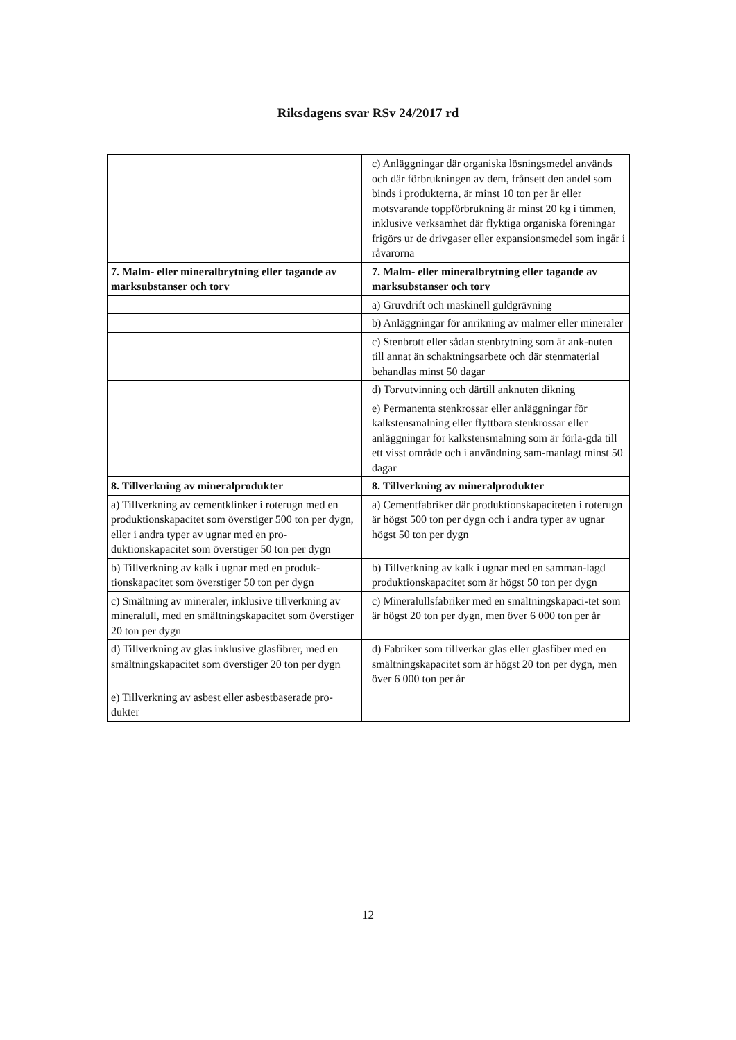Riksdagens svar RSv 24/2017 rd
| | | c) Anläggningar där organiska lösningsmedel används och där förbrukningen av dem, frånsett den andel som binds i produkterna, är minst 10 ton per år eller motsvarande toppförbrukning är minst 20 kg i timmen, inklusive verksamhet där flyktiga organiska föreningar frigörs ur de drivgaser eller expansionsmedel som ingår i råvarorna |
| 7. Malm- eller mineralbrytning eller tagande av marksubstanser och torv | | 7. Malm- eller mineralbrytning eller tagande av marksubstanser och torv |
| | | a) Gruvdrift och maskinell guldgrävning |
| | | b) Anläggningar för anrikning av malmer eller mineraler |
| | | c) Stenbrott eller sådan stenbrytning som är ank-nuten till annat än schaktningsarbete och där stenmaterial behandlas minst 50 dagar |
| | | d) Torvutvinning och därtill anknuten dikning |
| | | e) Permanenta stenkrossar eller anläggningar för kalkstensmalning eller flyttbara stenkrossar eller anläggningar för kalkstensmalning som är förla-gda till ett visst område och i användning sam-manlagt minst 50 dagar |
| 8. Tillverkning av mineralprodukter | | 8. Tillverkning av mineralprodukter |
| a) Tillverkning av cementklinker i roterugn med en produktionskapacitet som överstiger 500 ton per dygn, eller i andra typer av ugnar med en pro-duktionskapacitet som överstiger 50 ton per dygn | | a) Cementfabriker där produktionskapaciteten i roterugn är högst 500 ton per dygn och i andra typer av ugnar högst 50 ton per dygn |
| b) Tillverkning av kalk i ugnar med en produk-tionskapacitet som överstiger 50 ton per dygn | | b) Tillverkning av kalk i ugnar med en samman-lagd produktionskapacitet som är högst 50 ton per dygn |
| c) Smältning av mineraler, inklusive tillverkning av mineralull, med en smältningskapacitet som överstiger 20 ton per dygn | | c) Mineralullsfabriker med en smältningskapaci-tet som är högst 20 ton per dygn, men över 6 000 ton per år |
| d) Tillverkning av glas inklusive glasfibrer, med en smältningskapacitet som överstiger 20 ton per dygn | | d) Fabriker som tillverkar glas eller glasfiber med en smältningskapacitet som är högst 20 ton per dygn, men över 6 000 ton per år |
| e) Tillverkning av asbest eller asbestbaserade pro-dukter | | |
12